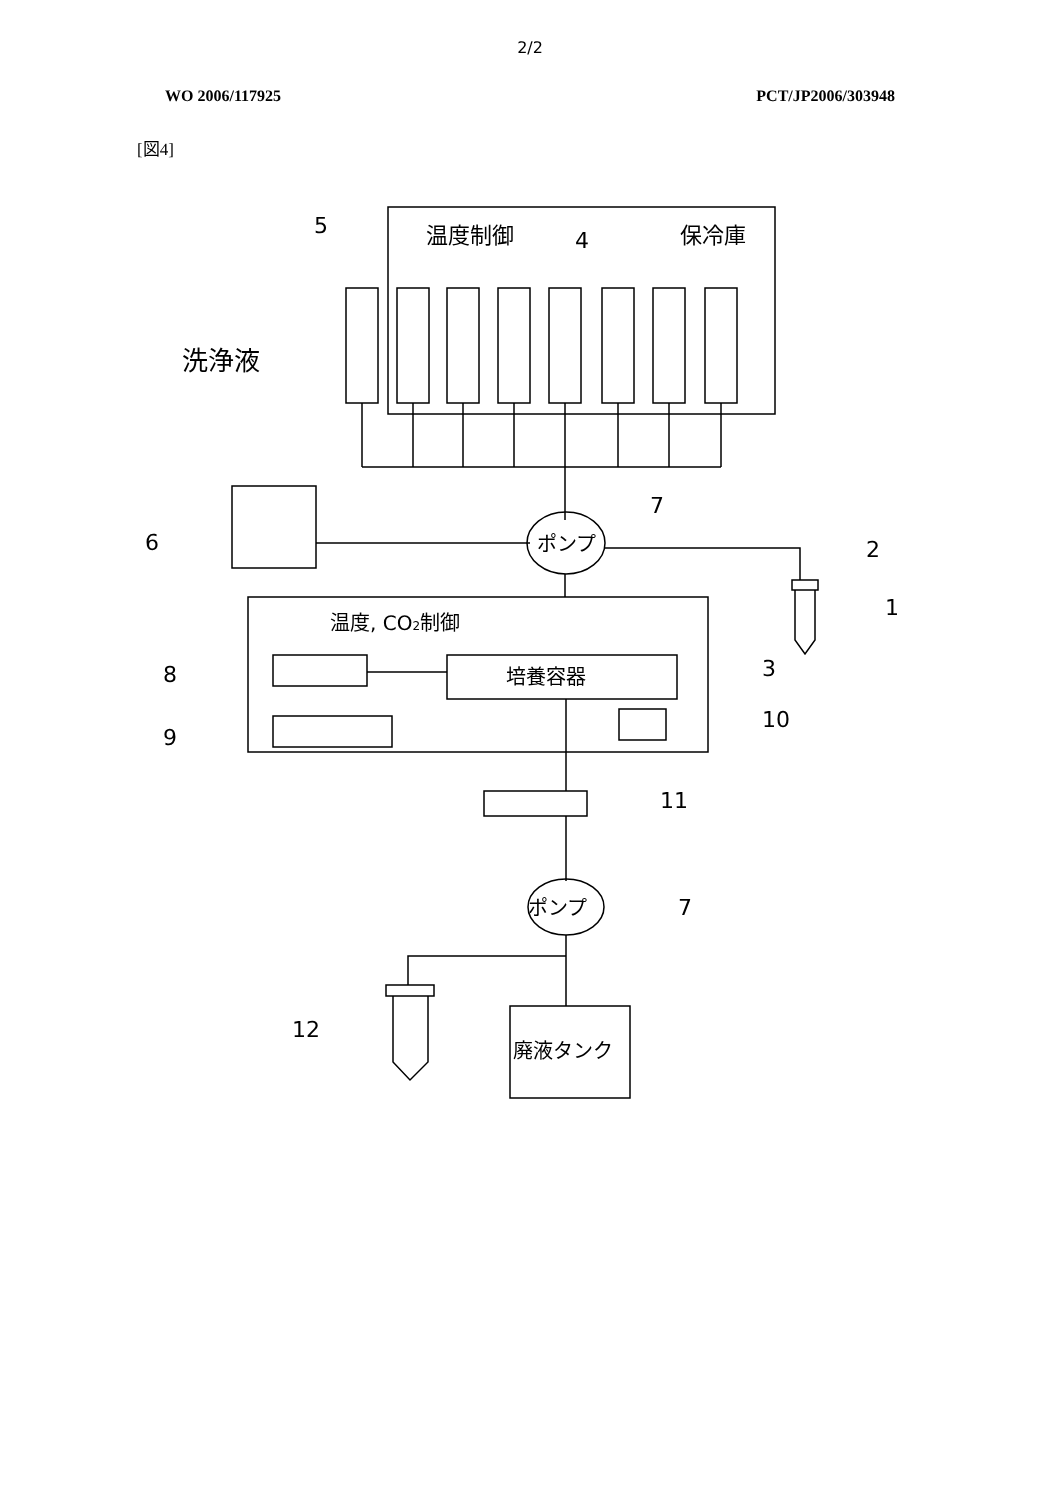2/2
WO 2006/117925 PCT/JP2006/303948
[図4]
5
温度制御
4
保冷庫
洗浄液
6
7
ポンプ
2
1
温度, CO2制御
8
培養容器
3
9
10
11
ポンプ
7
12
廃液タンク